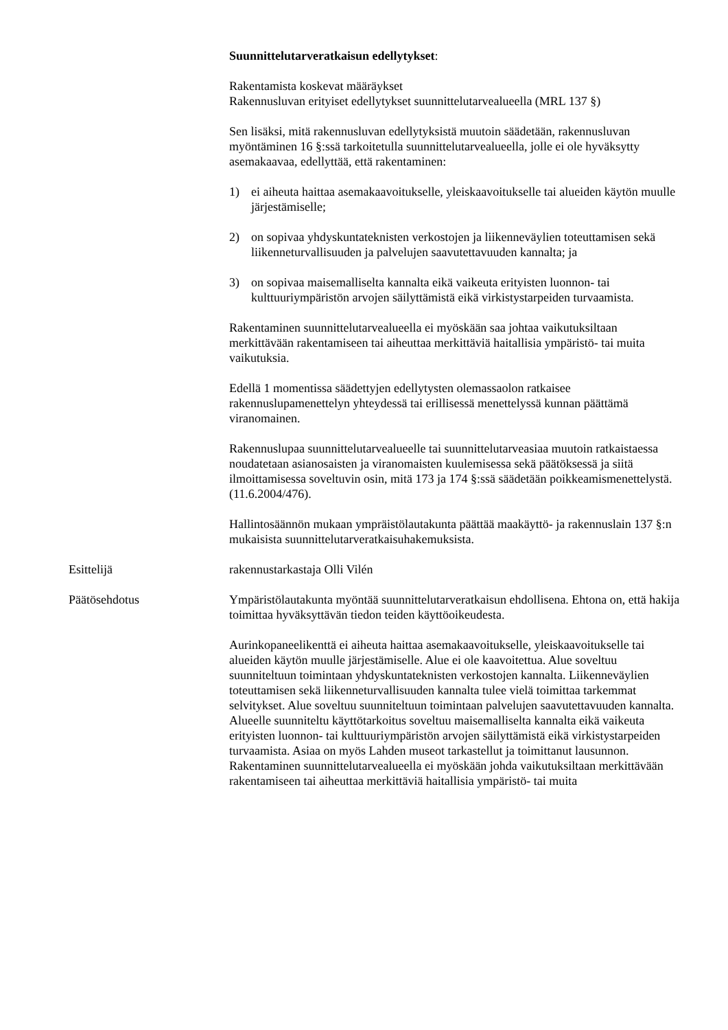Suunnittelutarveratkaisun edellytykset:
Rakentamista koskevat määräykset
Rakennusluvan erityiset edellytykset suunnittelutarvealueella (MRL 137 §)
Sen lisäksi, mitä rakennusluvan edellytyksistä muutoin säädetään, rakennusluvan myöntäminen 16 §:ssä tarkoitetulla suunnittelutarvealueella, jolle ei ole hyväksytty asemakaavaa, edellyttää, että rakentaminen:
1) ei aiheuta haittaa asemakaavoitukselle, yleiskaavoitukselle tai alueiden käytön muulle järjestämiselle;
2) on sopivaa yhdyskuntateknisten verkostojen ja liikenneväylien toteuttamisen sekä liikenneturvallisuuden ja palvelujen saavutettavuuden kannalta; ja
3) on sopivaa maisemalliselta kannalta eikä vaikeuta erityisten luonnon- tai kulttuuriympäristön arvojen säilyttämistä eikä virkistystarpeiden turvaamista.
Rakentaminen suunnittelutarvealueella ei myöskään saa johtaa vaikutuksiltaan merkittävään rakentamiseen tai aiheuttaa merkittäviä haitallisia ympäristö- tai muita vaikutuksia.
Edellä 1 momentissa säädettyjen edellytysten olemassaolon ratkaisee rakennuslupamenettelyn yhteydessä tai erillisessä menettelyssä kunnan päättämä viranomainen.
Rakennuslupaa suunnittelutarvealueelle tai suunnittelutarveasiaa muutoin ratkaistaessa noudatetaan asianosaisten ja viranomaisten kuulemisessa sekä päätöksessä ja siitä ilmoittamisessa soveltuvin osin, mitä 173 ja 174 §:ssä säädetään poikkeamismenettelystä. (11.6.2004/476).
Hallintosäännön mukaan ympräistölautakunta päättää maakäyttö- ja rakennuslain 137 §:n mukaisista suunnittelutarveratkaisuhakemuksista.
Esittelijä rakennustarkastaja Olli Vilén
Päätösehdotus Ympäristölautakunta myöntää suunnittelutarveratkaisun ehdollisena. Ehtona on, että hakija toimittaa hyväksyttävän tiedon teiden käyttöoikeudesta.
Aurinkopaneelikenttä ei aiheuta haittaa asemakaavoitukselle, yleiskaavoitukselle tai alueiden käytön muulle järjestämiselle. Alue ei ole kaavoitettua. Alue soveltuu suunniteltuun toimintaan yhdyskuntateknisten verkostojen kannalta. Liikenneväylien toteuttamisen sekä liikenneturvallisuuden kannalta tulee vielä toimittaa tarkemmat selvitykset. Alue soveltuu suunniteltuun toimintaan palvelujen saavutettavuuden kannalta. Alueelle suunniteltu käyttötarkoitus soveltuu maisemalliselta kannalta eikä vaikeuta erityisten luonnon- tai kulttuuriympäristön arvojen säilyttämistä eikä virkistystarpeiden turvaamista. Asiaa on myös Lahden museot tarkastellut ja toimittanut lausunnon. Rakentaminen suunnittelutarvealueella ei myöskään johda vaikutuksiltaan merkittävään rakentamiseen tai aiheuttaa merkittäviä haitallisia ympäristö- tai muita